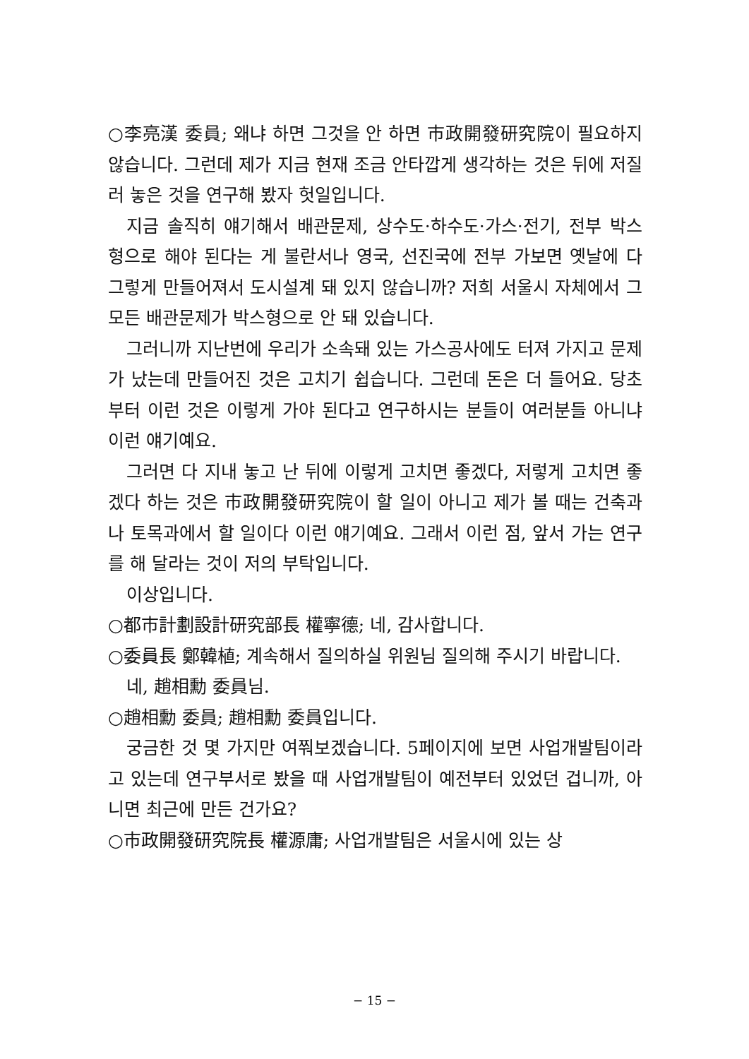○李亮漢 委員; 왜냐 하면 그것을 안 하면 市政開發研究院이 필요하지 않습니다. 그런데 제가 지금 현재 조금 안타깝게 생각하는 것은 뒤에 저질러 놓은 것을 연구해 봤자 헛일입니다.
지금 솔직히 얘기해서 배관문제, 상수도·하수도·가스·전기, 전부 박스형으로 해야 된다는 게 불란서나 영국, 선진국에 전부 가보면 옛날에 다 그렇게 만들어져서 도시설계 돼 있지 않습니까? 저희 서울시 자체에서 그 모든 배관문제가 박스형으로 안 돼 있습니다.
그러니까 지난번에 우리가 소속돼 있는 가스공사에도 터져 가지고 문제가 났는데 만들어진 것은 고치기 쉽습니다. 그런데 돈은 더 들어요. 당초부터 이런 것은 이렇게 가야 된다고 연구하시는 분들이 여러분들 아니냐 이런 얘기예요.
그러면 다 지내 놓고 난 뒤에 이렇게 고치면 좋겠다, 저렇게 고치면 좋겠다 하는 것은 市政開發研究院이 할 일이 아니고 제가 볼 때는 건축과나 토목과에서 할 일이다 이런 얘기예요. 그래서 이런 점, 앞서 가는 연구를 해 달라는 것이 저의 부탁입니다.
이상입니다.
○都市計劃設計研究部長 權寧德; 네, 감사합니다.
○委員長 鄭韓植; 계속해서 질의하실 위원님 질의해 주시기 바랍니다.
네, 趙相勳 委員님.
○趙相勳 委員; 趙相勳 委員입니다.
궁금한 것 몇 가지만 여쭤보겠습니다. 5페이지에 보면 사업개발팀이라고 있는데 연구부서로 봤을 때 사업개발팀이 예전부터 있었던 겁니까, 아니면 최근에 만든 건가요?
○市政開發研究院長 權源庸; 사업개발팀은 서울시에 있는 상
− 15 −